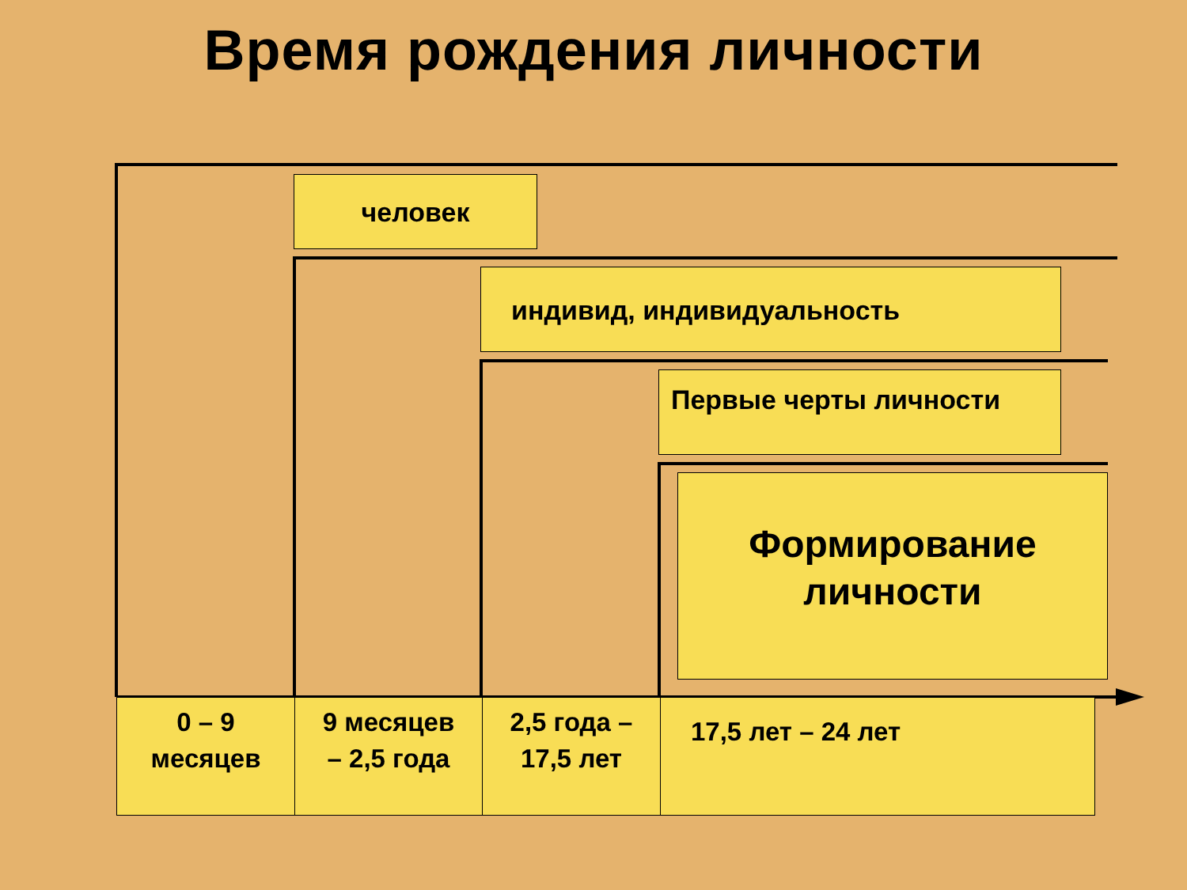Время рождения личности
человек
индивид, индивидуальность
Первые черты личности
Формирование
личности
| 0 – 9 месяцев | 9 месяцев – 2,5 года | 2,5 года – 17,5 лет | 17,5 лет – 24 лет |